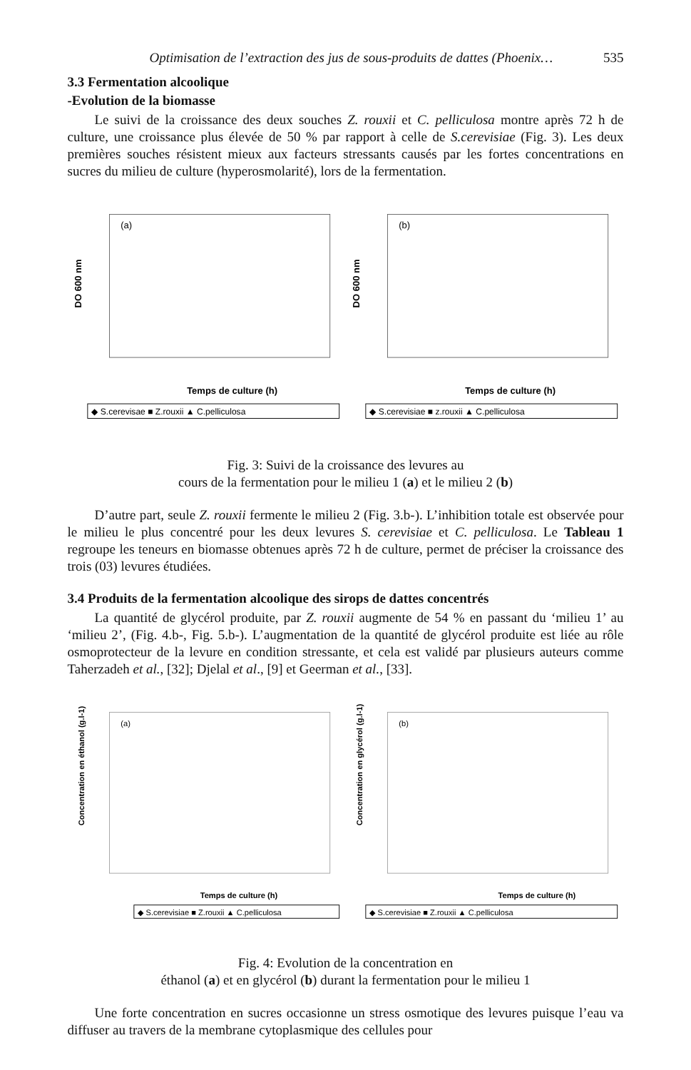Optimisation de l’extraction des jus de sous-produits de dattes (Phoenix… 535
3.3 Fermentation alcoolique
-Evolution de la biomasse
Le suivi de la croissance des deux souches Z. rouxii et C. pelliculosa montre après 72 h de culture, une croissance plus élevée de 50 % par rapport à celle de S.cerevisiae (Fig. 3). Les deux premières souches résistent mieux aux facteurs stressants causés par les fortes concentrations en sucres du milieu de culture (hyperosmolarité), lors de la fermentation.
(a)
DO 600 nm
Temps de culture (h)
◆ S.cerevisae ■ Z.rouxii ▲ C.pelliculosa
(b)
DO 600 nm
Temps de culture (h)
◆ S.cerevisiae ■ z.rouxii ▲ C.pelliculosa
Fig. 3: Suivi de la croissance des levures au
cours de la fermentation pour le milieu 1 (a) et le milieu 2 (b)
D’autre part, seule Z. rouxii fermente le milieu 2 (Fig. 3.b-). L’inhibition totale est observée pour le milieu le plus concentré pour les deux levures S. cerevisiae et C. pelliculosa. Le Tableau 1 regroupe les teneurs en biomasse obtenues après 72 h de culture, permet de préciser la croissance des trois (03) levures étudiées.
3.4 Produits de la fermentation alcoolique des sirops de dattes concentrés
La quantité de glycérol produite, par Z. rouxii augmente de 54 % en passant du ‘milieu 1’ au ‘milieu 2’, (Fig. 4.b-, Fig. 5.b-). L’augmentation de la quantité de glycérol produite est liée au rôle osmoprotecteur de la levure en condition stressante, et cela est validé par plusieurs auteurs comme Taherzadeh et al., [32]; Djelal et al., [9] et Geerman et al., [33].
(a)
Concentration en éthanol (g.l-1)
Temps de culture (h)
◆ S.cerevisiae ■ Z.rouxii ▲ C.pelliculosa
(b)
Concentration en glycérol (g.l-1)
Temps de culture (h)
◆ S.cerevisiae ■ Z.rouxii ▲ C.pelliculosa
Fig. 4: Evolution de la concentration en
éthanol (a) et en glycérol (b) durant la fermentation pour le milieu 1
Une forte concentration en sucres occasionne un stress osmotique des levures puisque l’eau va diffuser au travers de la membrane cytoplasmique des cellules pour